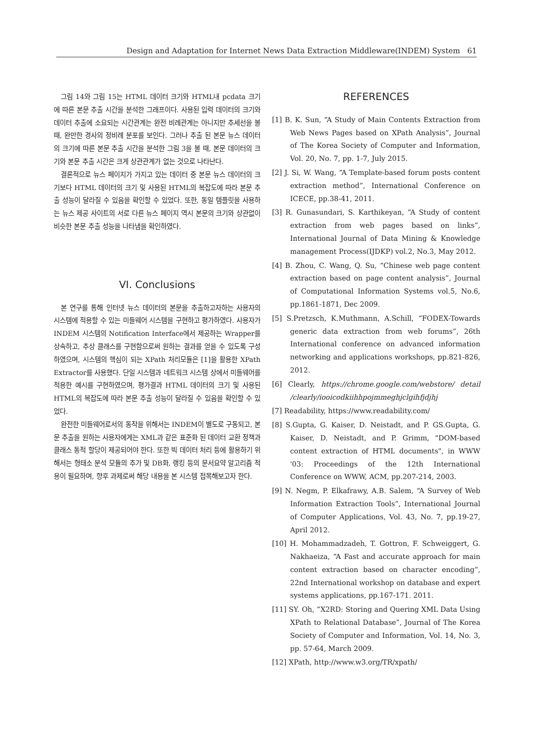Design and Adaptation for Internet News Data Extraction Middleware(INDEM) System 61
그림 14와 그림 15는 HTML 데이터 크기와 HTML내 pcdata 크기에 따른 본문 추출 시간을 분석한 그래프이다. 사용된 입력 데이터의 크기와 데이터 추출에 소요되는 시간관계는 완전 비례관계는 아니지만 추세선을 볼 때, 완만한 경사의 정비례 분포를 보인다. 그러나 추출 된 본문 뉴스 데이터의 크기에 따른 본문 추출 시간을 분석한 그림 3을 볼 때, 본문 데이터의 크기와 본문 추출 시간은 크게 상관관계가 없는 것으로 나타난다.
결론적으로 뉴스 페이지가 가지고 있는 데이터 중 본문 뉴스 데이터의 크기보다 HTML 데이터의 크기 및 사용된 HTML의 복잡도에 따라 본문 추출 성능이 달라질 수 있음을 확인할 수 있었다. 또한, 동일 템플릿을 사용하는 뉴스 제공 사이트의 서로 다른 뉴스 페이지 역시 본문의 크기와 상관없이 비슷한 본문 추출 성능을 나타냄을 확인하였다.
VI. Conclusions
본 연구를 통해 인터넷 뉴스 데이터의 본문을 추출하고자하는 사용자의 시스템에 적용할 수 있는 미들웨어 시스템을 구현하고 평가하였다. 사용자가 INDEM 시스템의 Notification Interface에서 제공하는 Wrapper를 상속하고, 추상 클래스를 구현함으로써 원하는 결과를 얻을 수 있도록 구성하였으며, 시스템의 핵심이 되는 XPath 처리모듈은 [1]을 활용한 XPath Extractor를 사용했다. 단일 시스템과 네트워크 시스템 상에서 미들웨어를 적용한 예시를 구현하였으며, 평가결과 HTML 데이터의 크기 및 사용된 HTML의 복잡도에 따라 본문 추출 성능이 달라질 수 있음을 확인할 수 있었다.
완전한 미들웨어로서의 동작을 위해서는 INDEM이 별도로 구동되고, 본문 추출을 원하는 사용자에게는 XML과 같은 표준화 된 데이터 교환 정책과 클래스 동적 할당이 제공되어야 한다. 또한 빅 데이터 처리 등에 활용하기 위해서는 형태소 분석 모듈의 추가 및 DB화, 랭킹 등의 문서요약 알고리즘 적용이 필요하며, 향후 과제로써 해당 내용을 본 시스템 접목해보고자 한다.
REFERENCES
[1] B. K. Sun, “A Study of Main Contents Extraction from Web News Pages based on XPath Analysis”, Journal of The Korea Society of Computer and Information, Vol. 20, No. 7, pp. 1-7, July 2015.
[2] J. Si, W. Wang, “A Template-based forum posts content extraction method”, International Conference on ICECE, pp.38-41, 2011.
[3] R. Gunasundari, S. Karthikeyan, “A Study of content extraction from web pages based on links”, International Journal of Data Mining & Knowledge management Process(IJDKP) vol.2, No.3, May 2012.
[4] B. Zhou, C. Wang, Q. Su, “Chinese web page content extraction based on page content analysis”, Journal of Computational Information Systems vol.5, No.6, pp.1861-1871, Dec 2009.
[5] S.Pretzsch, K.Muthmann, A.Schill, “FODEX-Towards generic data extraction from web forums”, 26th International conference on advanced information networking and applications workshops, pp.821-826, 2012.
[6] Clearly, https://chrome.google.com/webstore/ detail /clearly/iooicodkiihhpojmmeghjclgihfjdjhj
[7] Readability, https://www.readability.com/
[8] S.Gupta, G. Kaiser, D. Neistadt, and P. GS.Gupta, G. Kaiser, D. Neistadt, and P. Grimm, "DOM-based content extraction of HTML documents", in WWW '03: Proceedings of the 12th International Conference on WWW, ACM, pp.207-214, 2003.
[9] N. Negm, P. Elkafrawy, A.B. Salem, “A Survey of Web Information Extraction Tools”, International Journal of Computer Applications, Vol. 43, No. 7, pp.19-27, April 2012.
[10] H. Mohammadzadeh, T. Gottron, F. Schweiggert, G. Nakhaeiza, “A Fast and accurate approach for main content extraction based on character encoding”, 22nd International workshop on database and expert systems applications, pp.167-171. 2011.
[11] SY. Oh, “X2RD: Storing and Quering XML Data Using XPath to Relational Database”, Journal of The Korea Society of Computer and Information, Vol. 14, No. 3, pp. 57-64, March 2009.
[12] XPath, http://www.w3.org/TR/xpath/